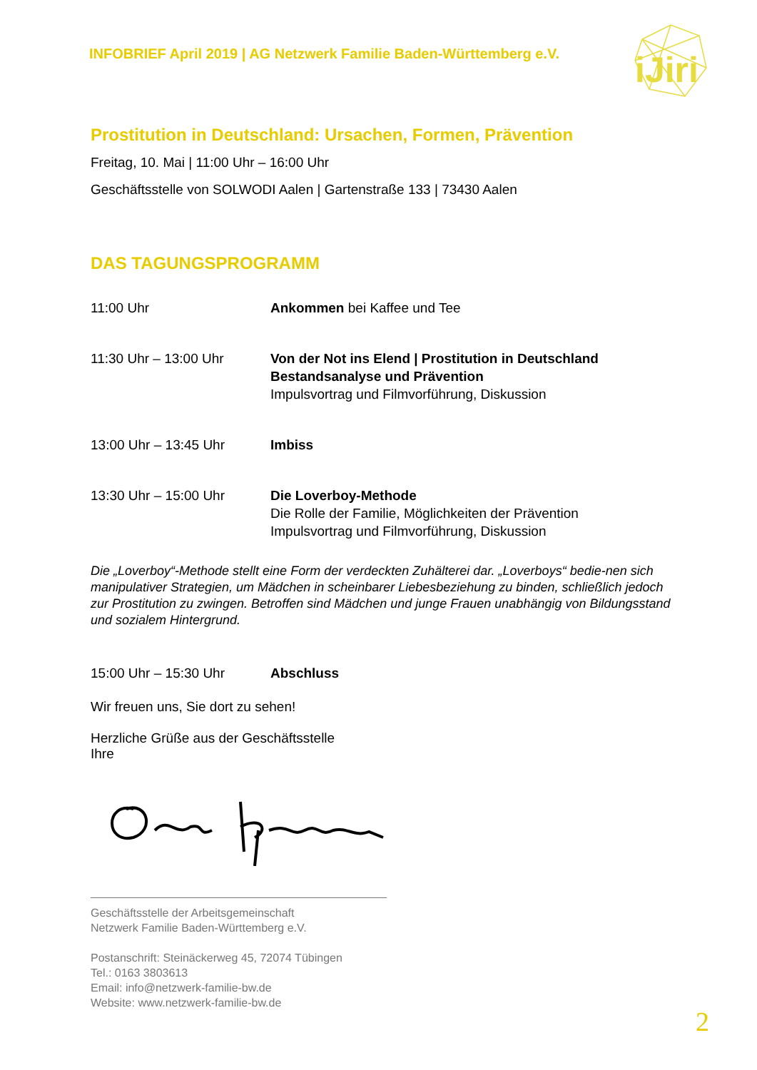iJiri
INFOBRIEF April 2019 | AG Netzwerk Familie Baden-Württemberg e.V.
Prostitution in Deutschland: Ursachen, Formen, Prävention
Freitag, 10. Mai | 11:00 Uhr – 16:00 Uhr
Geschäftsstelle von SOLWODI Aalen | Gartenstraße 133 | 73430 Aalen
DAS TAGUNGSPROGRAMM
| 11:00 Uhr | Ankommen bei Kaffee und Tee |
| 11:30 Uhr – 13:00 Uhr | Von der Not ins Elend / Prostitution in Deutschland Bestandsanalyse und Prävention Impulsvortrag und Filmvorführung, Diskussion |
| 13:00 Uhr – 13:45 Uhr | Imbiss |
| 13:30 Uhr – 15:00 Uhr | Die Loverboy-Methode Die Rolle der Familie, Möglichkeiten der Prävention Impulsvortrag und Filmvorführung, Diskussion |
Die „Loverboy“-Methode stellt eine Form der verdeckten Zuhälterei dar. „Loverboys“ bedie-nen sich manipulativer Strategien, um Mädchen in scheinbarer Liebesbeziehung zu binden, schließlich jedoch zur Prostitution zu zwingen. Betroffen sind Mädchen und junge Frauen unabhängig von Bildungsstand und sozialem Hintergrund.
| 15:00 Uhr – 15:30 Uhr | Abschluss |
Wir freuen uns, Sie dort zu sehen!
Herzliche Grüße aus der Geschäftsstelle
Ihre
Geschäftsstelle der Arbeitsgemeinschaft
Netzwerk Familie Baden-Württemberg e.V.
Postanschrift: Steinäckerweg 45, 72074 Tübingen
Tel.: 0163 3803613
Email: info@netzwerk-familie-bw.de
Website: www.netzwerk-familie-bw.de
2